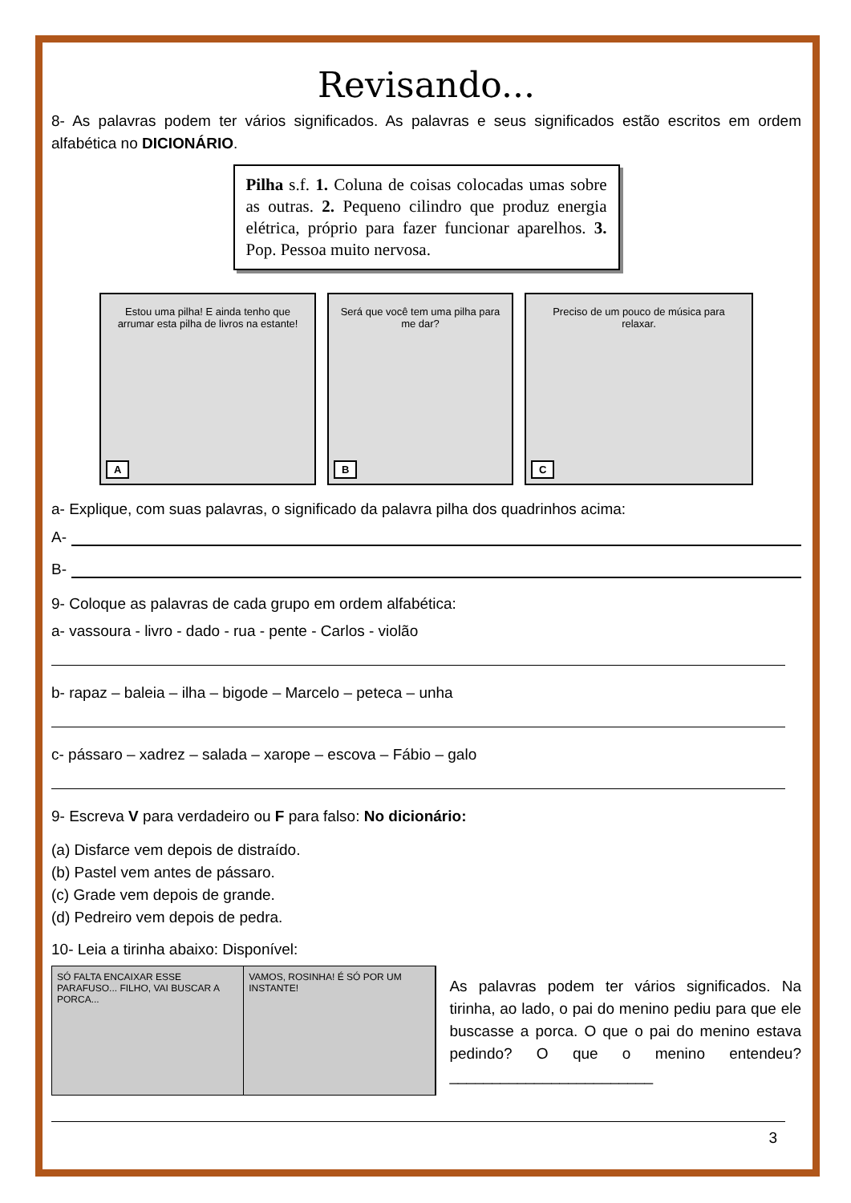Revisando...
8- As palavras podem ter vários significados. As palavras e seus significados estão escritos em ordem alfabética no DICIONÁRIO.
Pilha s.f. 1. Coluna de coisas colocadas umas sobre as outras. 2. Pequeno cilindro que produz energia elétrica, próprio para fazer funcionar aparelhos. 3. Pop. Pessoa muito nervosa.
Estou uma pilha! E ainda tenho que arrumar esta pilha de livros na estante!
A
Será que você tem uma pilha para me dar?
B
Preciso de um pouco de música para relaxar.
C
a- Explique, com suas palavras, o significado da palavra pilha dos quadrinhos acima:
A-
B-
9- Coloque as palavras de cada grupo em ordem alfabética:
a- vassoura - livro - dado - rua - pente - Carlos - violão
b- rapaz – baleia – ilha – bigode – Marcelo – peteca – unha
c- pássaro – xadrez – salada – xarope – escova – Fábio – galo
9- Escreva V para verdadeiro ou F para falso: No dicionário:
(a) Disfarce vem depois de distraído.
(b) Pastel vem antes de pássaro.
(c) Grade vem depois de grande.
(d) Pedreiro vem depois de pedra.
10- Leia a tirinha abaixo: Disponível:
SÓ FALTA ENCAIXAR ESSE PARAFUSO... FILHO, VAI BUSCAR A PORCA...
VAMOS, ROSINHA! É SÓ POR UM INSTANTE!
As palavras podem ter vários significados. Na tirinha, ao lado, o pai do menino pediu para que ele buscasse a porca. O que o pai do menino estava pedindo? O que o menino entendeu? ________________________
3